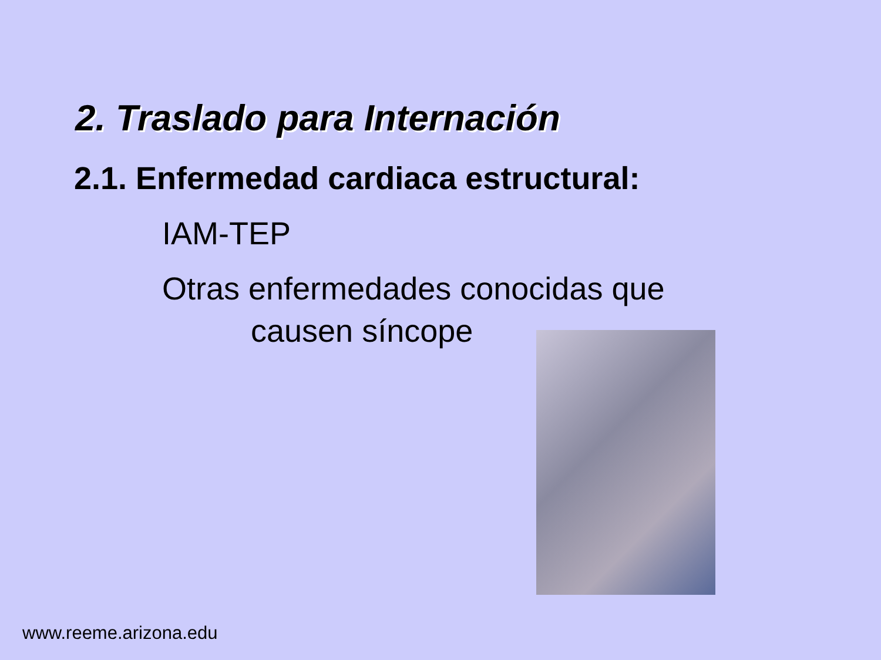2. Traslado para Internación
2.1. Enfermedad cardiaca estructural:
IAM-TEP
Otras enfermedades conocidas que
causen síncope
www.reeme.arizona.edu